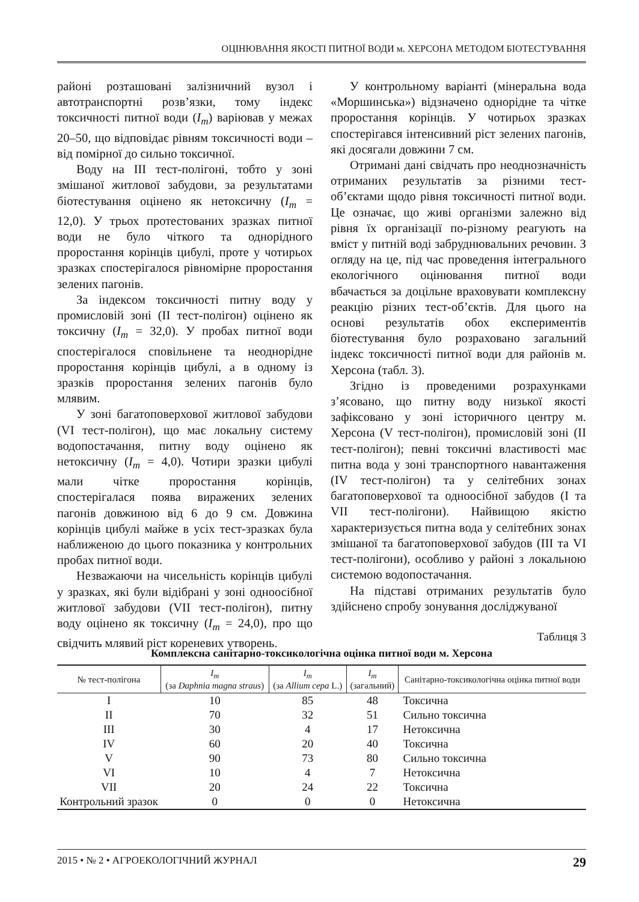ОЦІНЮВАННЯ ЯКОСТІ ПИТНОЇ ВОДИ м. ХЕРСОНА МЕТОДОМ БІОТЕСТУВАННЯ
районі розташовані залізничний вузол і автотранспортні розв’язки, тому індекс токсичності питної води (I<sub>m</sub>) варіював у межах 20–50, що відповідає рівням токсичності води – від помірної до сильно токсичної.
Воду на III тест-полігоні, тобто у зоні змішаної житлової забудови, за результатами біотестування оцінено як нетоксичну (I<sub>m</sub> = 12,0). У трьох протестованих зразках питної води не було чіткого та однорідного проростання корінців цибулі, проте у чотирьох зразках спостерігалося рівномірне проростання зелених пагонів.
За індексом токсичності питну воду у промисловій зоні (II тест-полігон) оцінено як токсичну (I<sub>m</sub> = 32,0). У пробах питної води спостерігалося сповільнене та неоднорідне проростання корінців цибулі, а в одному із зразків проростання зелених пагонів було млявим.
У зоні багатоповерхової житлової забудови (VI тест-полігон), що має локальну систему водопостачання, питну воду оцінено як нетоксичну (I<sub>m</sub> = 4,0). Чотири зразки цибулі мали чітке проростання корінців, спостерігалася поява виражених зелених пагонів довжиною від 6 до 9 см. Довжина корінців цибулі майже в усіх тест-зразках була наближеною до цього показника у контрольних пробах питної води.
Незважаючи на чисельність корінців цибулі у зразках, які були відібрані у зоні одноосібної житлової забудови (VII тест-полігон), питну воду оцінено як токсичну (I<sub>m</sub> = 24,0), про що свідчить млявий ріст кореневих утворень.
У контрольному варіанті (мінеральна вода «Моршинська») відзначено однорідне та чітке проростання корінців. У чотирьох зразках спостерігався інтенсивний ріст зелених пагонів, які досягали довжини 7 см.
Отримані дані свідчать про неоднозначність отриманих результатів за різними тест-об’єктами щодо рівня токсичності питної води. Це означає, що живі організми залежно від рівня їх організації по-різному реагують на вміст у питній воді забруднювальних речовин. З огляду на це, під час проведення інтегрального екологічного оцінювання питної води вбачається за доцільне враховувати комплексну реакцію різних тест-об’єктів. Для цього на основі результатів обох експериментів біотестування було розраховано загальний індекс токсичності питної води для районів м. Херсона (табл. 3).
Згідно із проведеними розрахунками з’ясовано, що питну воду низької якості зафіксовано у зоні історичного центру м. Херсона (V тест-полігон), промисловій зоні (II тест-полігон); певні токсичні властивості має питна вода у зоні транспортного навантаження (IV тест-полігон) та у селітебних зонах багатоповерхової та одноосібної забудов (I та VII тест-полігони). Найвищою якістю характеризується питна вода у селітебних зонах змішаної та багатоповерхової забудов (III та VI тест-полігони), особливо у районі з локальною системою водопостачання.
На підставі отриманих результатів було здійснено спробу зонування досліджуваної
Таблиця 3
Комплексна санітарно-токсикологічна оцінка питної води м. Херсона
| № тест-полігона | I<sub>m</sub> (за Daphnia magna straus ) | I<sub>m</sub> (за Allium cepa L.) | I<sub>m</sub> (загальний) | Санітарно-токсикологічна оцінка питної води |
| --- | --- | --- | --- | --- |
| I | 10 | 85 | 48 | Токсична |
| II | 70 | 32 | 51 | Сильно токсична |
| III | 30 | 4 | 17 | Нетоксична |
| IV | 60 | 20 | 40 | Токсична |
| V | 90 | 73 | 80 | Сильно токсична |
| VI | 10 | 4 | 7 | Нетоксична |
| VII | 20 | 24 | 22 | Токсична |
| Контрольний зразок | 0 | 0 | 0 | Нетоксична |
2015 • № 2 • АГРОЕКОЛОГІЧНИЙ ЖУРНАЛ 29